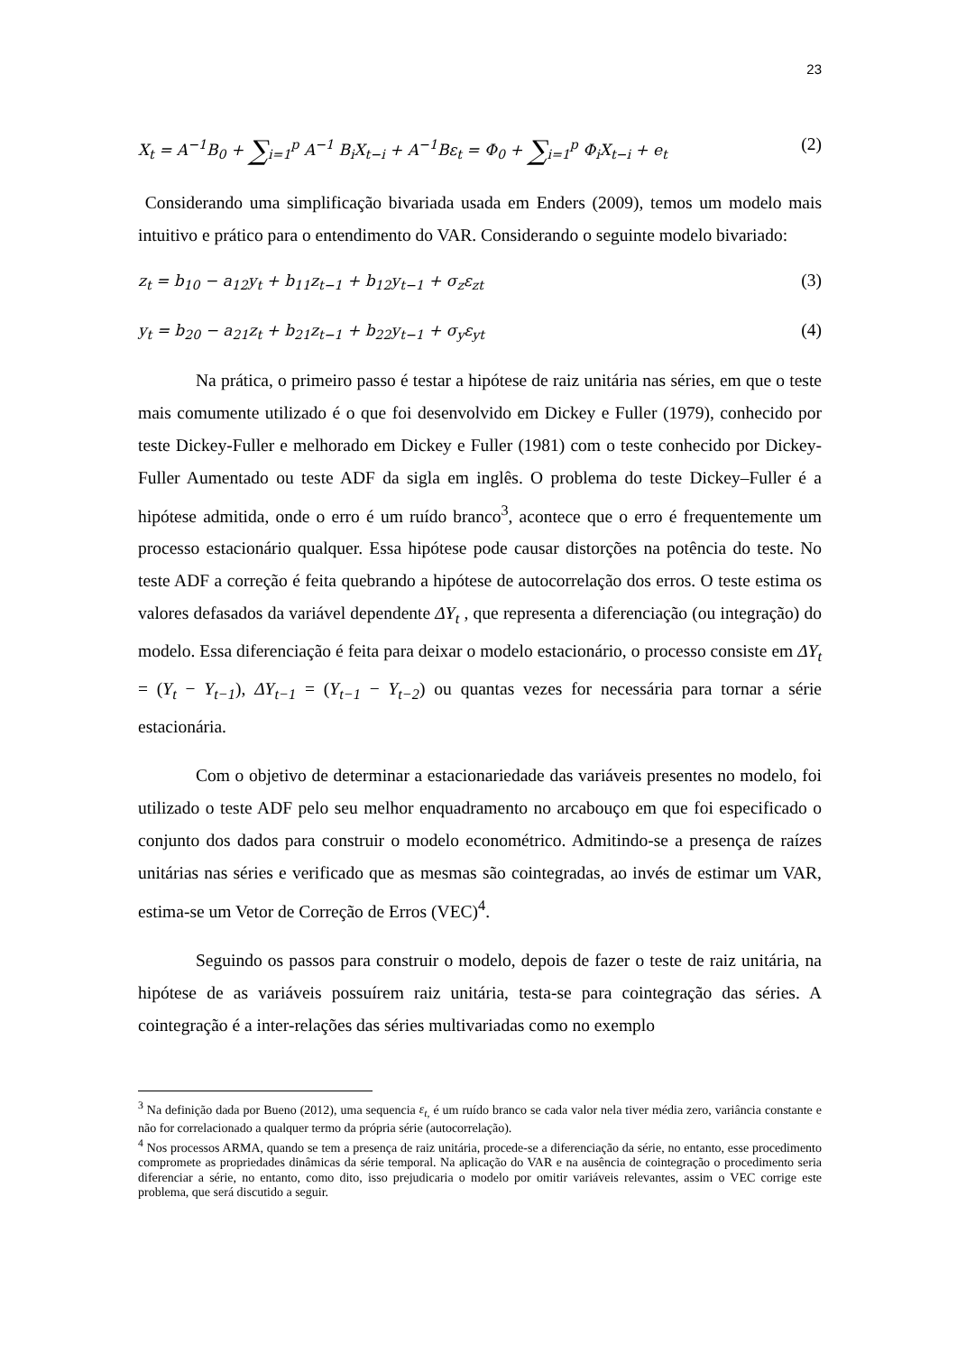23
X<sub>t</sub> = A<sup>−1</sup>B<sub>0</sub> + ∑<sub>i=1</sub><sup>p</sup> A<sup>−1</sup> B<sub>i</sub>X<sub>t−i</sub> + A<sup>−1</sup>Bε<sub>t</sub> = Φ<sub>0</sub> + ∑<sub>i=1</sub><sup>p</sup> Φ<sub>i</sub>X<sub>t−i</sub> + e<sub>t</sub> (2)
Considerando uma simplificação bivariada usada em Enders (2009), temos um modelo mais intuitivo e prático para o entendimento do VAR. Considerando o seguinte modelo bivariado:
z<sub>t</sub> = b<sub>10</sub> − a<sub>12</sub>y<sub>t</sub> + b<sub>11</sub>z<sub>t−1</sub> + b<sub>12</sub>y<sub>t−1</sub> + σ<sub>z</sub>ε<sub>zt</sub> (3)
y<sub>t</sub> = b<sub>20</sub> − a<sub>21</sub>z<sub>t</sub> + b<sub>21</sub>z<sub>t−1</sub> + b<sub>22</sub>y<sub>t−1</sub> + σ<sub>y</sub>ε<sub>yt</sub> (4)
Na prática, o primeiro passo é testar a hipótese de raiz unitária nas séries, em que o teste mais comumente utilizado é o que foi desenvolvido em Dickey e Fuller (1979), conhecido por teste Dickey-Fuller e melhorado em Dickey e Fuller (1981) com o teste conhecido por Dickey-Fuller Aumentado ou teste ADF da sigla em inglês. O problema do teste Dickey–Fuller é a hipótese admitida, onde o erro é um ruído branco<sup>3</sup>, acontece que o erro é frequentemente um processo estacionário qualquer. Essa hipótese pode causar distorções na potência do teste. No teste ADF a correção é feita quebrando a hipótese de autocorrelação dos erros. O teste estima os valores defasados da variável dependente ΔY<sub>t</sub> , que representa a diferenciação (ou integração) do modelo. Essa diferenciação é feita para deixar o modelo estacionário, o processo consiste em ΔY<sub>t</sub> = (Y<sub>t</sub> − Y<sub>t−1</sub>), ΔY<sub>t−1</sub> = (Y<sub>t−1</sub> − Y<sub>t−2</sub>) ou quantas vezes for necessária para tornar a série estacionária.
Com o objetivo de determinar a estacionariedade das variáveis presentes no modelo, foi utilizado o teste ADF pelo seu melhor enquadramento no arcabouço em que foi especificado o conjunto dos dados para construir o modelo econométrico. Admitindo-se a presença de raízes unitárias nas séries e verificado que as mesmas são cointegradas, ao invés de estimar um VAR, estima-se um Vetor de Correção de Erros (VEC)<sup>4</sup>.
Seguindo os passos para construir o modelo, depois de fazer o teste de raiz unitária, na hipótese de as variáveis possuírem raiz unitária, testa-se para cointegração das séries. A cointegração é a inter-relações das séries multivariadas como no exemplo
<sup>3</sup> Na definição dada por Bueno (2012), uma sequencia ε<sub>t,</sub> é um ruído branco se cada valor nela tiver média zero, variância constante e não for correlacionado a qualquer termo da própria série (autocorrelação).
<sup>4</sup> Nos processos ARMA, quando se tem a presença de raiz unitária, procede-se a diferenciação da série, no entanto, esse procedimento compromete as propriedades dinâmicas da série temporal. Na aplicação do VAR e na ausência de cointegração o procedimento seria diferenciar a série, no entanto, como dito, isso prejudicaria o modelo por omitir variáveis relevantes, assim o VEC corrige este problema, que será discutido a seguir.